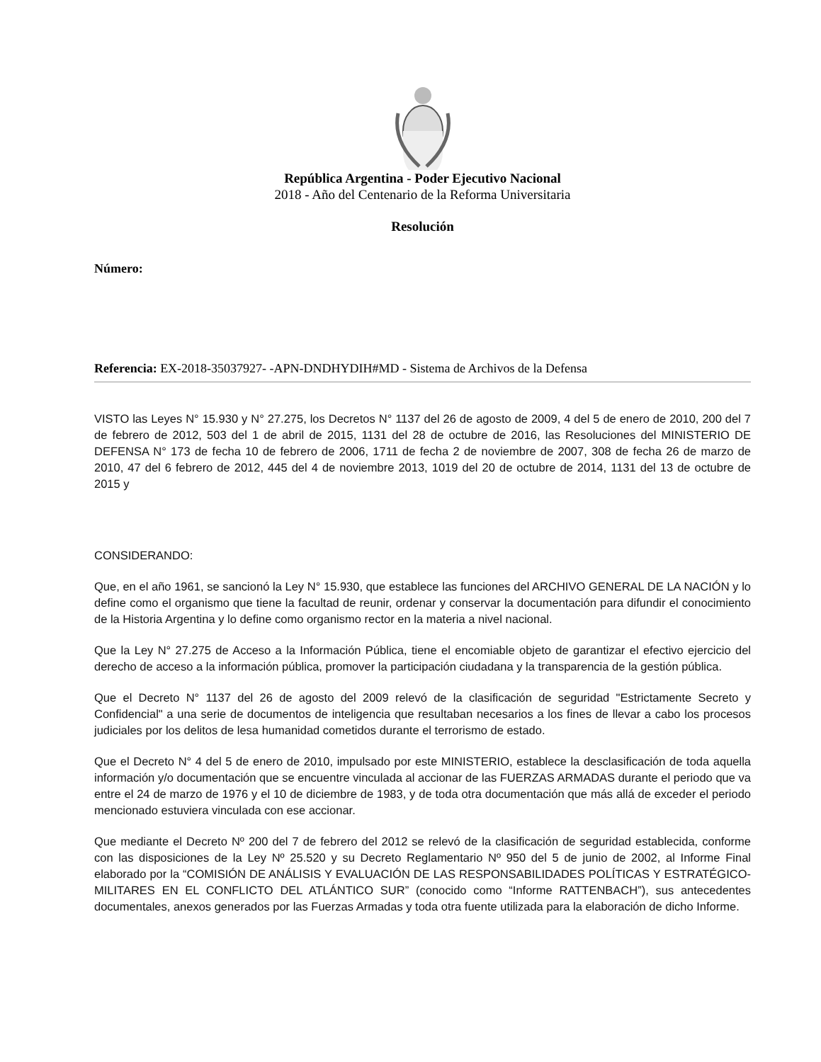República Argentina - Poder Ejecutivo Nacional
2018 - Año del Centenario de la Reforma Universitaria
Resolución
Número:
Referencia: EX-2018-35037927- -APN-DNDHYDIH#MD - Sistema de Archivos de la Defensa
VISTO las Leyes N° 15.930 y N° 27.275, los Decretos N° 1137 del 26 de agosto de 2009, 4 del 5 de enero de 2010, 200 del 7 de febrero de 2012, 503 del 1 de abril de 2015, 1131 del 28 de octubre de 2016, las Resoluciones del MINISTERIO DE DEFENSA N° 173 de fecha 10 de febrero de 2006, 1711 de fecha 2 de noviembre de 2007, 308 de fecha 26 de marzo de 2010, 47 del 6 febrero de 2012, 445 del 4 de noviembre 2013, 1019 del 20 de octubre de 2014, 1131 del 13 de octubre de 2015 y
CONSIDERANDO:
Que, en el año 1961, se sancionó la Ley N° 15.930, que establece las funciones del ARCHIVO GENERAL DE LA NACIÓN y lo define como el organismo que tiene la facultad de reunir, ordenar y conservar la documentación para difundir el conocimiento de la Historia Argentina y lo define como organismo rector en la materia a nivel nacional.
Que la Ley N° 27.275 de Acceso a la Información Pública, tiene el encomiable objeto de garantizar el efectivo ejercicio del derecho de acceso a la información pública, promover la participación ciudadana y la transparencia de la gestión pública.
Que el Decreto N° 1137 del 26 de agosto del 2009 relevó de la clasificación de seguridad "Estrictamente Secreto y Confidencial" a una serie de documentos de inteligencia que resultaban necesarios a los fines de llevar a cabo los procesos judiciales por los delitos de lesa humanidad cometidos durante el terrorismo de estado.
Que el Decreto N° 4 del 5 de enero de 2010, impulsado por este MINISTERIO, establece la desclasificación de toda aquella información y/o documentación que se encuentre vinculada al accionar de las FUERZAS ARMADAS durante el periodo que va entre el 24 de marzo de 1976 y el 10 de diciembre de 1983, y de toda otra documentación que más allá de exceder el periodo mencionado estuviera vinculada con ese accionar.
Que mediante el Decreto Nº 200 del 7 de febrero del 2012 se relevó de la clasificación de seguridad establecida, conforme con las disposiciones de la Ley Nº 25.520 y su Decreto Reglamentario Nº 950 del 5 de junio de 2002, al Informe Final elaborado por la “COMISIÓN DE ANÁLISIS Y EVALUACIÓN DE LAS RESPONSABILIDADES POLÍTICAS Y ESTRATÉGICO-MILITARES EN EL CONFLICTO DEL ATLÁNTICO SUR” (conocido como “Informe RATTENBACH”), sus antecedentes documentales, anexos generados por las Fuerzas Armadas y toda otra fuente utilizada para la elaboración de dicho Informe.